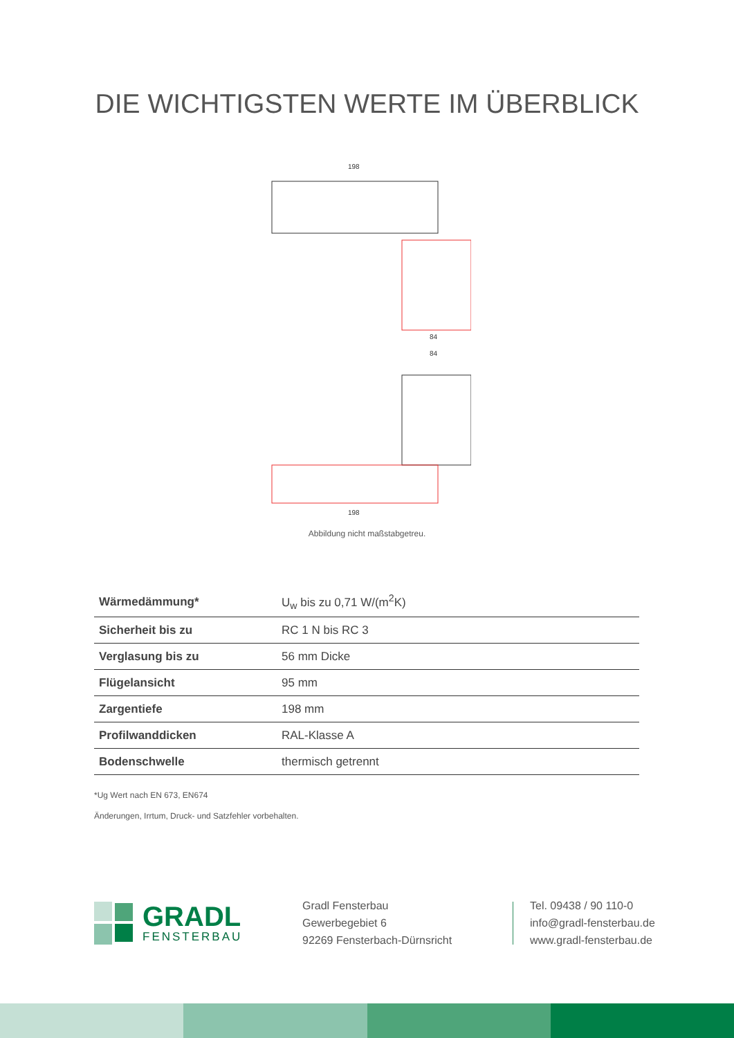DIE WICHTIGSTEN WERTE IM ÜBERBLICK
198
84
84
198
Abbildung nicht maßstabgetreu.
| Wärmedämmung* | U<sub>w</sub> bis zu 0,71 W/(m<sup>2</sup>K) |
| Sicherheit bis zu | RC 1 N bis RC 3 |
| Verglasung bis zu | 56 mm Dicke |
| Flügelansicht | 95 mm |
| Zargentiefe | 198 mm |
| Profilwanddicken | RAL-Klasse A |
| Bodenschwelle | thermisch getrennt |
*Ug Wert nach EN 673, EN674
Änderungen, Irrtum, Druck- und Satzfehler vorbehalten.
GRADL
FENSTERBAU
Gradl Fensterbau
Gewerbegebiet 6
92269 Fensterbach-Dürnsricht
Tel. 09438 / 90 110-0
info@gradl-fensterbau.de
www.gradl-fensterbau.de